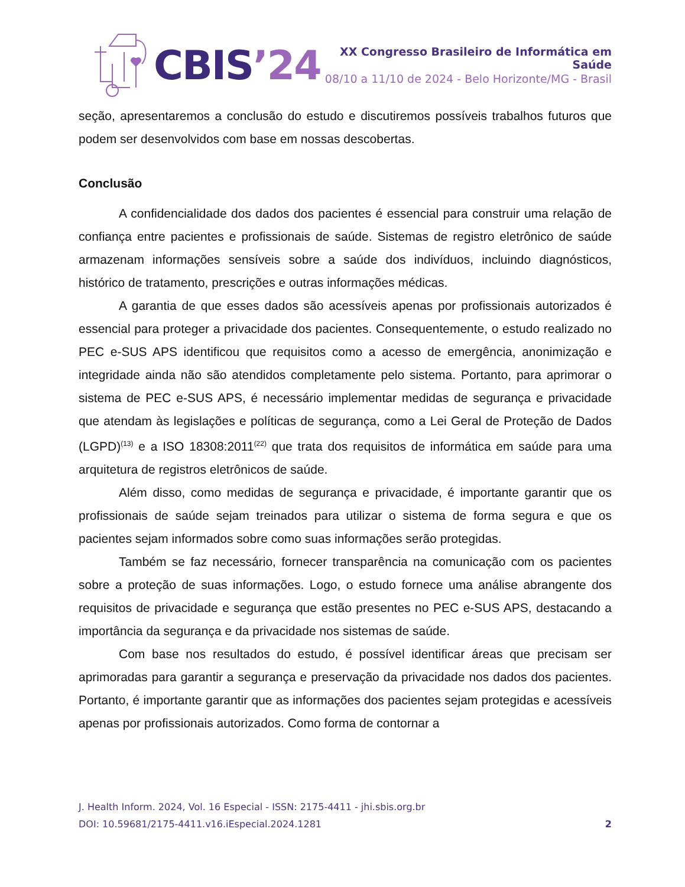CBIS’24
XX Congresso Brasileiro de Informática em Saúde
08/10 a 11/10 de 2024 - Belo Horizonte/MG - Brasil
seção, apresentaremos a conclusão do estudo e discutiremos possíveis trabalhos futuros que podem ser desenvolvidos com base em nossas descobertas.
Conclusão
A confidencialidade dos dados dos pacientes é essencial para construir uma relação de confiança entre pacientes e profissionais de saúde. Sistemas de registro eletrônico de saúde armazenam informações sensíveis sobre a saúde dos indivíduos, incluindo diagnósticos, histórico de tratamento, prescrições e outras informações médicas.
A garantia de que esses dados são acessíveis apenas por profissionais autorizados é essencial para proteger a privacidade dos pacientes. Consequentemente, o estudo realizado no PEC e-SUS APS identificou que requisitos como a acesso de emergência, anonimização e integridade ainda não são atendidos completamente pelo sistema. Portanto, para aprimorar o sistema de PEC e-SUS APS, é necessário implementar medidas de segurança e privacidade que atendam às legislações e políticas de segurança, como a Lei Geral de Proteção de Dados (LGPD)<sup>(13)</sup> e a ISO 18308:2011<sup>(22)</sup> que trata dos requisitos de informática em saúde para uma arquitetura de registros eletrônicos de saúde.
Além disso, como medidas de segurança e privacidade, é importante garantir que os profissionais de saúde sejam treinados para utilizar o sistema de forma segura e que os pacientes sejam informados sobre como suas informações serão protegidas.
Também se faz necessário, fornecer transparência na comunicação com os pacientes sobre a proteção de suas informações. Logo, o estudo fornece uma análise abrangente dos requisitos de privacidade e segurança que estão presentes no PEC e-SUS APS, destacando a importância da segurança e da privacidade nos sistemas de saúde.
Com base nos resultados do estudo, é possível identificar áreas que precisam ser aprimoradas para garantir a segurança e preservação da privacidade nos dados dos pacientes. Portanto, é importante garantir que as informações dos pacientes sejam protegidas e acessíveis apenas por profissionais autorizados. Como forma de contornar a
J. Health Inform. 2024, Vol. 16 Especial - ISSN: 2175-4411 - jhi.sbis.org.br
DOI: 10.59681/2175-4411.v16.iEspecial.2024.1281 2